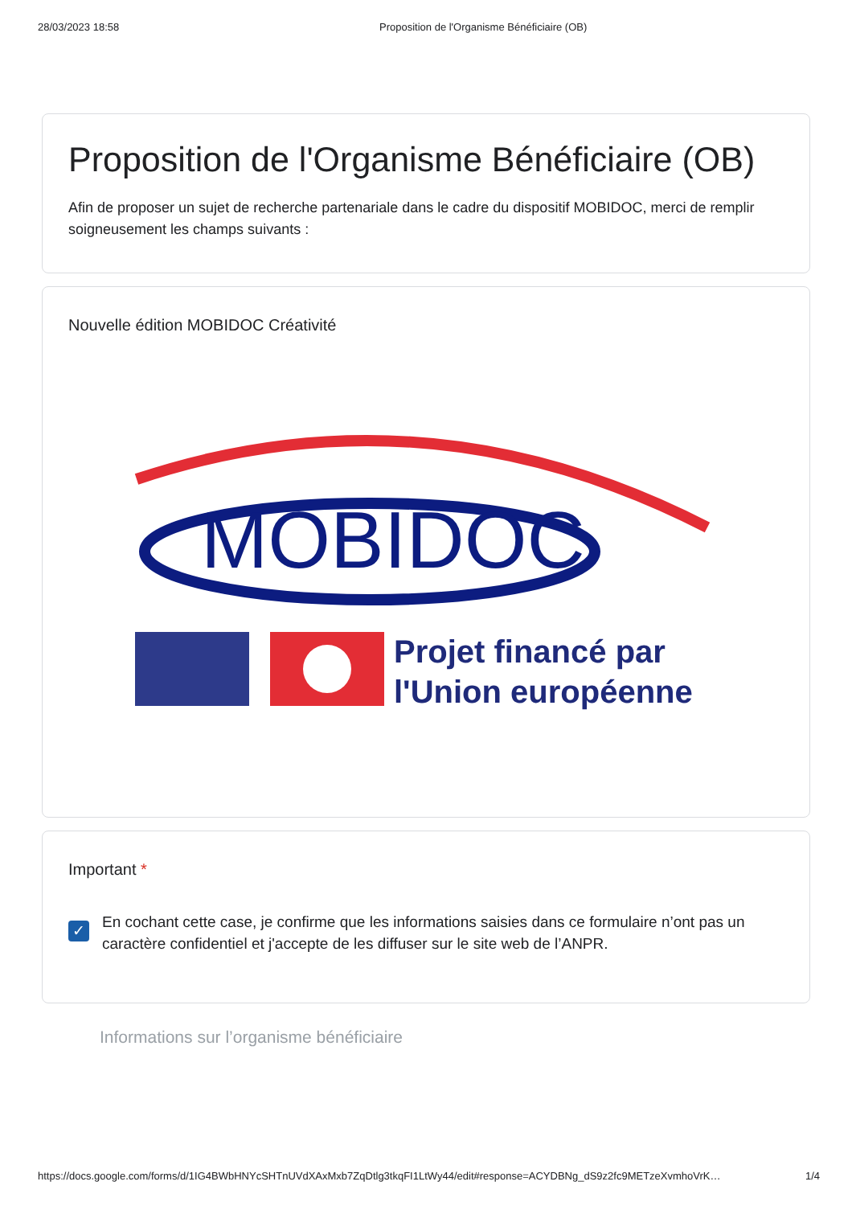28/03/2023 18:58 Proposition de l'Organisme Bénéficiaire (OB)
Proposition de l'Organisme Bénéficiaire (OB)
Afin de proposer un sujet de recherche partenariale dans le cadre du dispositif MOBIDOC, merci de remplir soigneusement les champs suivants :
Nouvelle édition MOBIDOC Créativité
MOBIDOC
Projet financé par
l'Union européenne
Important *
✓
En cochant cette case, je confirme que les informations saisies dans ce formulaire n’ont pas un caractère confidentiel et j'accepte de les diffuser sur le site web de l’ANPR.
Informations sur l’organisme bénéficiaire
https://docs.google.com/forms/d/1IG4BWbHNYcSHTnUVdXAxMxb7ZqDtlg3tkqFI1LtWy44/edit#response=ACYDBNg_dS9z2fc9METzeXvmhoVrK… 1/4